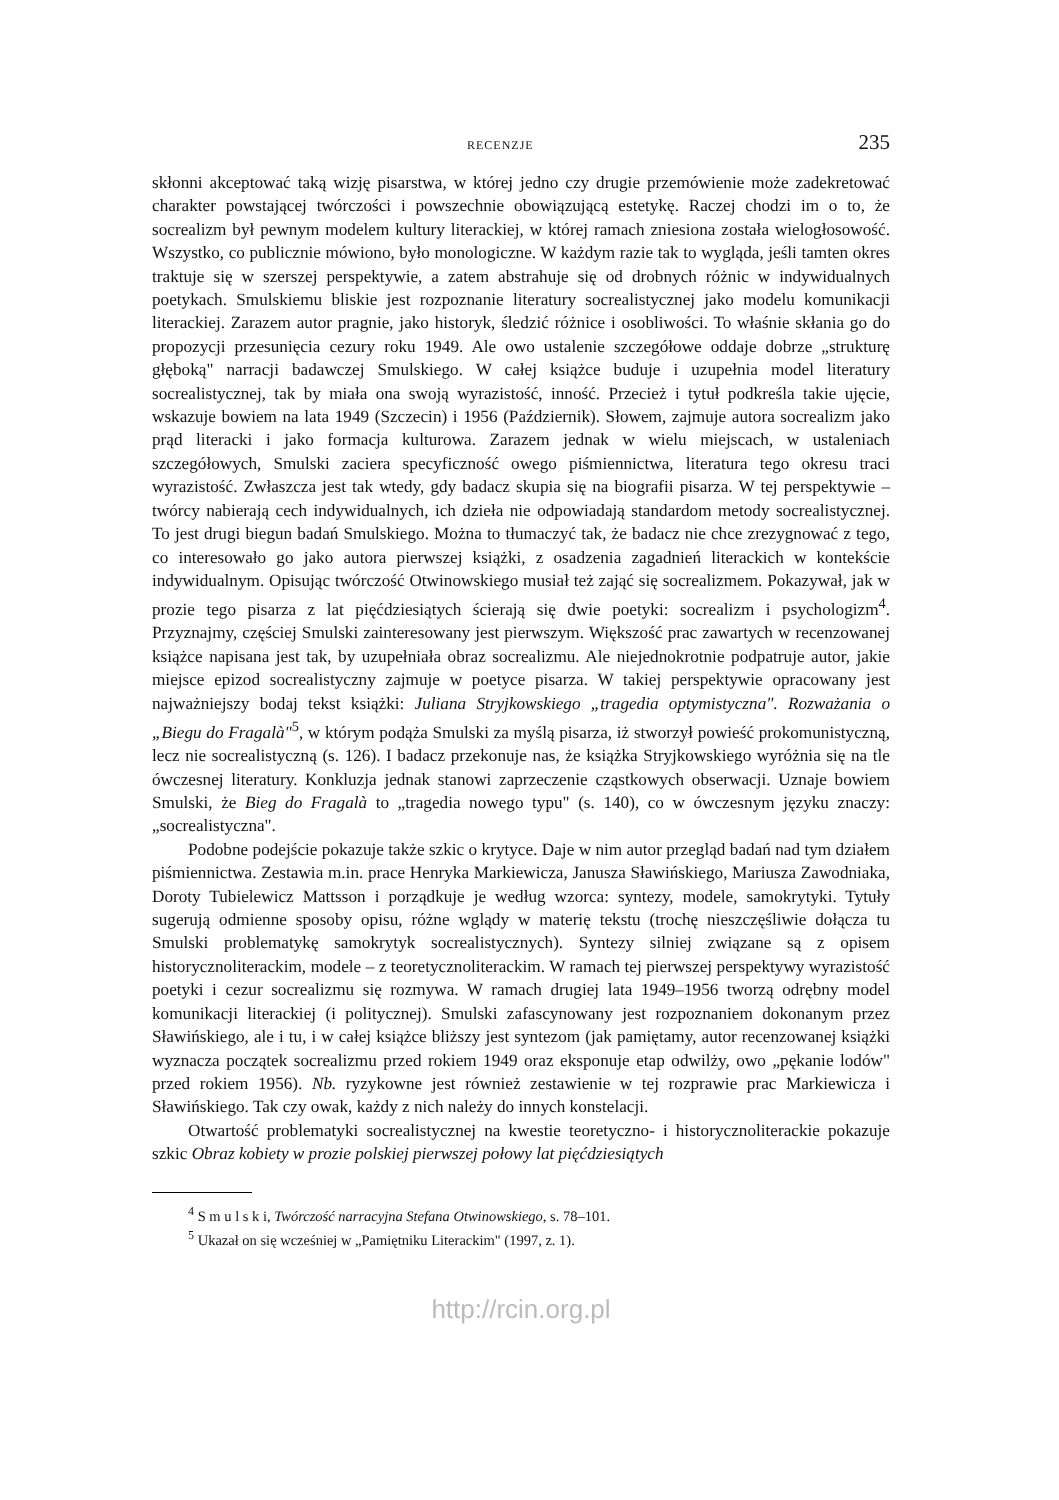RECENZJE 235
skłonni akceptować taką wizję pisarstwa, w której jedno czy drugie przemówienie może zadekretować charakter powstającej twórczości i powszechnie obowiązującą estetykę. Raczej chodzi im o to, że socrealizm był pewnym modelem kultury literackiej, w której ramach zniesiona została wielogłosowość. Wszystko, co publicznie mówiono, było monologiczne. W każdym razie tak to wygląda, jeśli tamten okres traktuje się w szerszej perspektywie, a zatem abstrahuje się od drobnych różnic w indywidualnych poetykach. Smulskiemu bliskie jest rozpoznanie literatury socrealistycznej jako modelu komunikacji literackiej. Zarazem autor pragnie, jako historyk, śledzić różnice i osobliwości. To właśnie skłania go do propozycji przesunięcia cezury roku 1949. Ale owo ustalenie szczegółowe oddaje dobrze „strukturę głęboką" narracji badawczej Smulskiego. W całej książce buduje i uzupełnia model literatury socrealistycznej, tak by miała ona swoją wyrazistość, inność. Przecież i tytuł podkreśla takie ujęcie, wskazuje bowiem na lata 1949 (Szczecin) i 1956 (Październik). Słowem, zajmuje autora socrealizm jako prąd literacki i jako formacja kulturowa. Zarazem jednak w wielu miejscach, w ustaleniach szczegółowych, Smulski zaciera specyficzność owego piśmiennictwa, literatura tego okresu traci wyrazistość. Zwłaszcza jest tak wtedy, gdy badacz skupia się na biografii pisarza. W tej perspektywie – twórcy nabierają cech indywidualnych, ich dzieła nie odpowiadają standardom metody socrealistycznej. To jest drugi biegun badań Smulskiego. Można to tłumaczyć tak, że badacz nie chce zrezygnować z tego, co interesowało go jako autora pierwszej książki, z osadzenia zagadnień literackich w kontekście indywidualnym. Opisując twórczość Otwinowskiego musiał też zająć się socrealizmem. Pokazywał, jak w prozie tego pisarza z lat pięćdziesiątych ścierają się dwie poetyki: socrealizm i psychologizm<sup>4</sup>. Przyznajmy, częściej Smulski zainteresowany jest pierwszym. Większość prac zawartych w recenzowanej książce napisana jest tak, by uzupełniała obraz socrealizmu. Ale niejednokrotnie podpatruje autor, jakie miejsce epizod socrealistyczny zajmuje w poetyce pisarza. W takiej perspektywie opracowany jest najważniejszy bodaj tekst książki: Juliana Stryjkowskiego „tragedia optymistyczna". Rozważania o „Biegu do Fragalà"<sup>5</sup>, w którym podąża Smulski za myślą pisarza, iż stworzył powieść prokomunistyczną, lecz nie socrealistyczną (s. 126). I badacz przekonuje nas, że książka Stryjkowskiego wyróżnia się na tle ówczesnej literatury. Konkluzja jednak stanowi zaprzeczenie cząstkowych obserwacji. Uznaje bowiem Smulski, że Bieg do Fragalà to „tragedia nowego typu" (s. 140), co w ówczesnym języku znaczy: „socrealistyczna".
Podobne podejście pokazuje także szkic o krytyce. Daje w nim autor przegląd badań nad tym działem piśmiennictwa. Zestawia m.in. prace Henryka Markiewicza, Janusza Sławińskiego, Mariusza Zawodniaka, Doroty Tubielewicz Mattsson i porządkuje je według wzorca: syntezy, modele, samokrytyki. Tytuły sugerują odmienne sposoby opisu, różne wglądy w materię tekstu (trochę nieszczęśliwie dołącza tu Smulski problematykę samokrytyk socrealistycznych). Syntezy silniej związane są z opisem historycznoliterackim, modele – z teoretycznoliterackim. W ramach tej pierwszej perspektywy wyrazistość poetyki i cezur socrealizmu się rozmywa. W ramach drugiej lata 1949–1956 tworzą odrębny model komunikacji literackiej (i politycznej). Smulski zafascynowany jest rozpoznaniem dokonanym przez Sławińskiego, ale i tu, i w całej książce bliższy jest syntezom (jak pamiętamy, autor recenzowanej książki wyznacza początek socrealizmu przed rokiem 1949 oraz eksponuje etap odwilży, owo „pękanie lodów" przed rokiem 1956). Nb. ryzykowne jest również zestawienie w tej rozprawie prac Markiewicza i Sławińskiego. Tak czy owak, każdy z nich należy do innych konstelacji.
Otwartość problematyki socrealistycznej na kwestie teoretyczno- i historycznoliterackie pokazuje szkic Obraz kobiety w prozie polskiej pierwszej połowy lat pięćdziesiątych
<sup>4</sup> S m u l s k i, Twórczość narracyjna Stefana Otwinowskiego, s. 78–101.
<sup>5</sup> Ukazał on się wcześniej w „Pamiętniku Literackim" (1997, z. 1).
http://rcin.org.pl